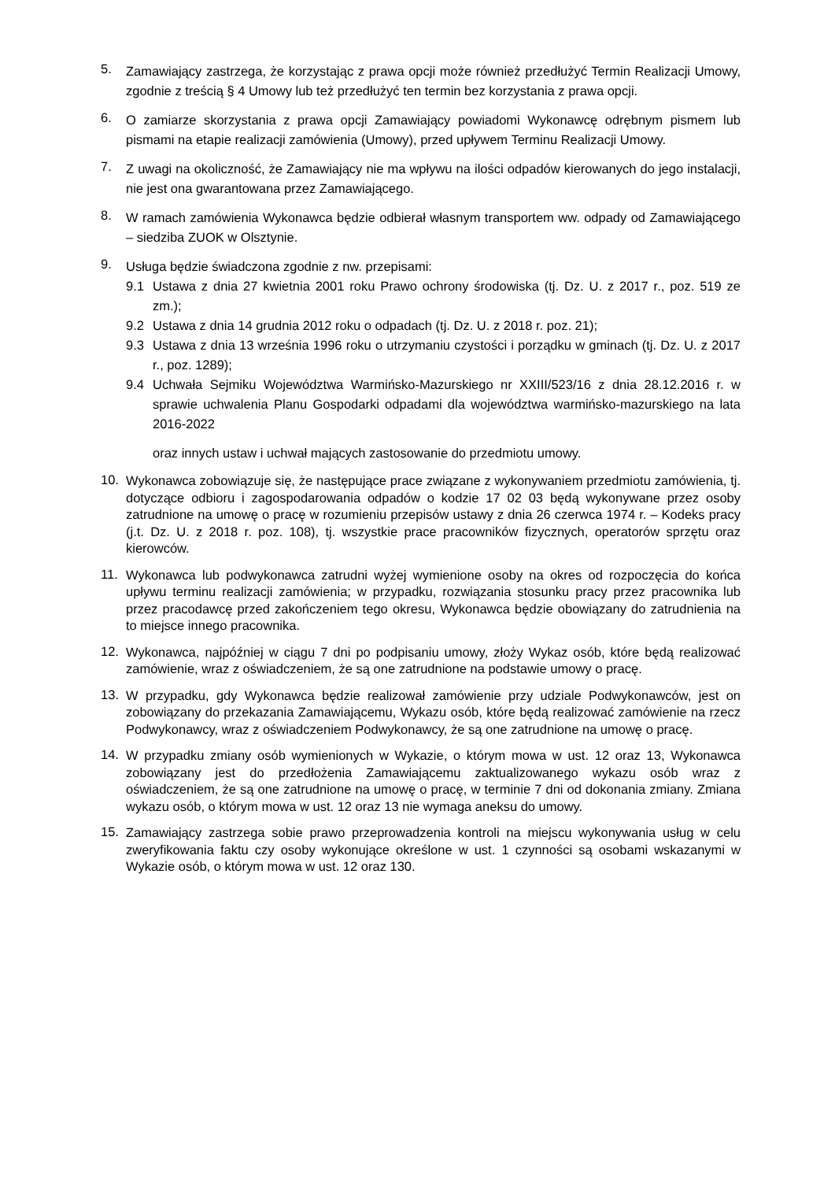5.
Zamawiający zastrzega, że korzystając z prawa opcji może również przedłużyć Termin Realizacji Umowy, zgodnie z treścią § 4 Umowy lub też przedłużyć ten termin bez korzystania z prawa opcji.
6.
O zamiarze skorzystania z prawa opcji Zamawiający powiadomi Wykonawcę odrębnym pismem lub pismami na etapie realizacji zamówienia (Umowy), przed upływem Terminu Realizacji Umowy.
7.
Z uwagi na okoliczność, że Zamawiający nie ma wpływu na ilości odpadów kierowanych do jego instalacji, nie jest ona gwarantowana przez Zamawiającego.
8.
W ramach zamówienia Wykonawca będzie odbierał własnym transportem ww. odpady od Zamawiającego – siedziba ZUOK w Olsztynie.
9.
Usługa będzie świadczona zgodnie z nw. przepisami:
9.1
Ustawa z dnia 27 kwietnia 2001 roku Prawo ochrony środowiska (tj. Dz. U. z 2017 r., poz. 519 ze zm.);
9.2
Ustawa z dnia 14 grudnia 2012 roku o odpadach (tj. Dz. U. z 2018 r. poz. 21);
9.3
Ustawa z dnia 13 września 1996 roku o utrzymaniu czystości i porządku w gminach (tj. Dz. U. z 2017 r., poz. 1289);
9.4
Uchwała Sejmiku Województwa Warmińsko-Mazurskiego nr XXIII/523/16 z dnia 28.12.2016 r. w sprawie uchwalenia Planu Gospodarki odpadami dla województwa warmińsko-mazurskiego na lata 2016-2022
oraz innych ustaw i uchwał mających zastosowanie do przedmiotu umowy.
10.
Wykonawca zobowiązuje się, że następujące prace związane z wykonywaniem przedmiotu zamówienia, tj. dotyczące odbioru i zagospodarowania odpadów o kodzie 17 02 03 będą wykonywane przez osoby zatrudnione na umowę o pracę w rozumieniu przepisów ustawy z dnia 26 czerwca 1974 r. – Kodeks pracy (j.t. Dz. U. z 2018 r. poz. 108), tj. wszystkie prace pracowników fizycznych, operatorów sprzętu oraz kierowców.
11.
Wykonawca lub podwykonawca zatrudni wyżej wymienione osoby na okres od rozpoczęcia do końca upływu terminu realizacji zamówienia; w przypadku, rozwiązania stosunku pracy przez pracownika lub przez pracodawcę przed zakończeniem tego okresu, Wykonawca będzie obowiązany do zatrudnienia na to miejsce innego pracownika.
12.
Wykonawca, najpóźniej w ciągu 7 dni po podpisaniu umowy, złoży Wykaz osób, które będą realizować zamówienie, wraz z oświadczeniem, że są one zatrudnione na podstawie umowy o pracę.
13.
W przypadku, gdy Wykonawca będzie realizował zamówienie przy udziale Podwykonawców, jest on zobowiązany do przekazania Zamawiającemu, Wykazu osób, które będą realizować zamówienie na rzecz Podwykonawcy, wraz z oświadczeniem Podwykonawcy, że są one zatrudnione na umowę o pracę.
14.
W przypadku zmiany osób wymienionych w Wykazie, o którym mowa w ust. 12 oraz 13, Wykonawca zobowiązany jest do przedłożenia Zamawiającemu zaktualizowanego wykazu osób wraz z oświadczeniem, że są one zatrudnione na umowę o pracę, w terminie 7 dni od dokonania zmiany. Zmiana wykazu osób, o którym mowa w ust. 12 oraz 13 nie wymaga aneksu do umowy.
15.
Zamawiający zastrzega sobie prawo przeprowadzenia kontroli na miejscu wykonywania usług w celu zweryfikowania faktu czy osoby wykonujące określone w ust. 1 czynności są osobami wskazanymi w Wykazie osób, o którym mowa w ust. 12 oraz 130.